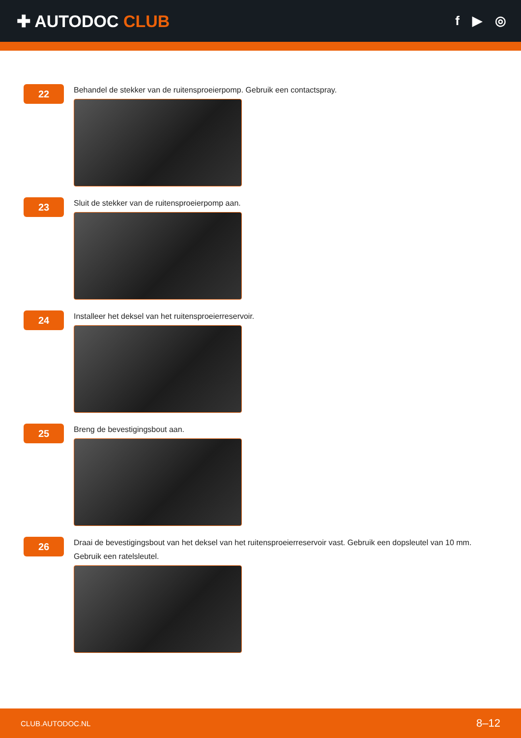✚ AUTODOC CLUB
f ▶ ◎
22
Behandel de stekker van de ruitensproeierpomp. Gebruik een contactspray.
23
Sluit de stekker van de ruitensproeierpomp aan.
24
Installeer het deksel van het ruitensproeierreservoir.
25
Breng de bevestigingsbout aan.
26
Draai de bevestigingsbout van het deksel van het ruitensproeierreservoir vast. Gebruik een dopsleutel van 10 mm.
Gebruik een ratelsleutel.
CLUB.AUTODOC.NL 8–12